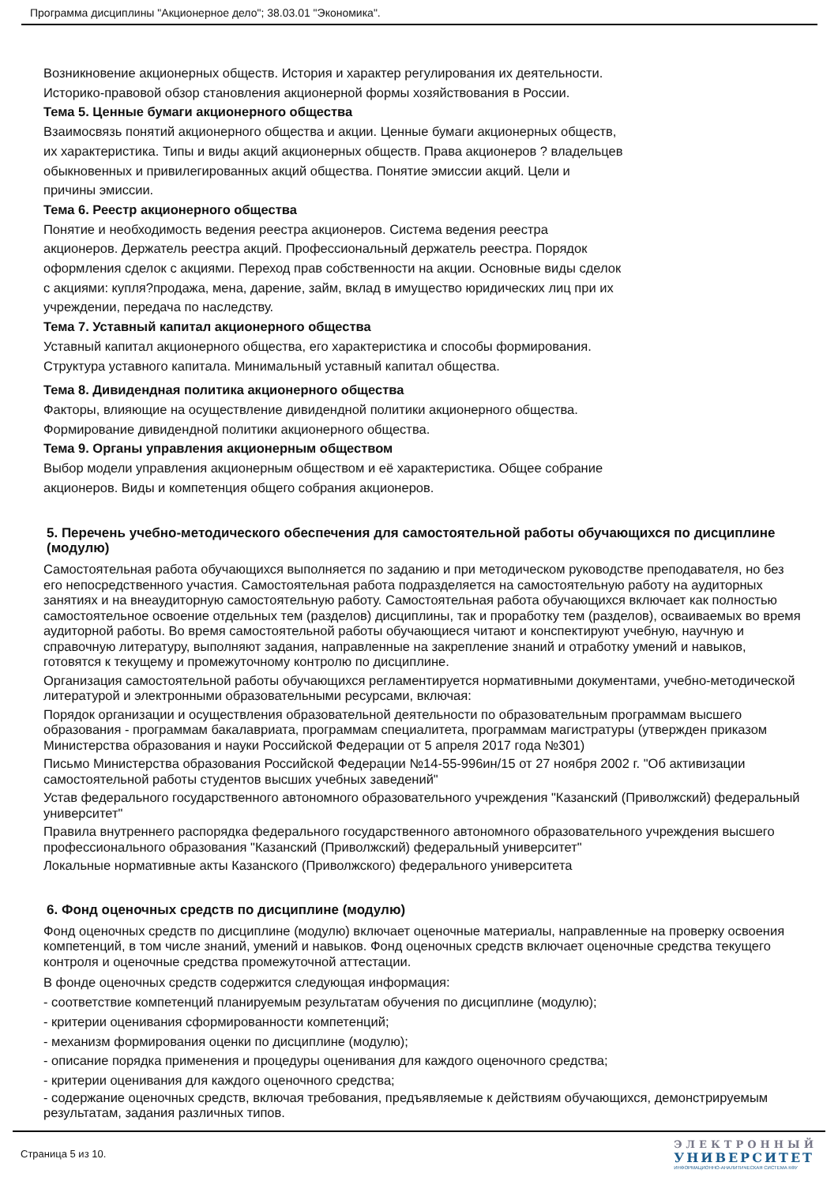Программа дисциплины "Акционерное дело"; 38.03.01 "Экономика".
Возникновение акционерных обществ. История и характер регулирования их деятельности.
Историко-правовой обзор становления акционерной формы хозяйствования в России.
Тема 5. Ценные бумаги акционерного общества
Взаимосвязь понятий акционерного общества и акции. Ценные бумаги акционерных обществ,
их характеристика. Типы и виды акций акционерных обществ. Права акционеров ? владельцев
обыкновенных и привилегированных акций общества. Понятие эмиссии акций. Цели и
причины эмиссии.
Тема 6. Реестр акционерного общества
Понятие и необходимость ведения реестра акционеров. Система ведения реестра
акционеров. Держатель реестра акций. Профессиональный держатель реестра. Порядок
оформления сделок с акциями. Переход прав собственности на акции. Основные виды сделок
с акциями: купля?продажа, мена, дарение, займ, вклад в имущество юридических лиц при их
учреждении, передача по наследству.
Тема 7. Уставный капитал акционерного общества
Уставный капитал акционерного общества, его характеристика и способы формирования.
Структура уставного капитала. Минимальный уставный капитал общества.
Тема 8. Дивидендная политика акционерного общества
Факторы, влияющие на осуществление дивидендной политики акционерного общества.
Формирование дивидендной политики акционерного общества.
Тема 9. Органы управления акционерным обществом
Выбор модели управления акционерным обществом и её характеристика. Общее собрание
акционеров. Виды и компетенция общего собрания акционеров.
5. Перечень учебно-методического обеспечения для самостоятельной работы обучающихся по дисциплине (модулю)
Самостоятельная работа обучающихся выполняется по заданию и при методическом руководстве преподавателя, но без его непосредственного участия. Самостоятельная работа подразделяется на самостоятельную работу на аудиторных занятиях и на внеаудиторную самостоятельную работу. Самостоятельная работа обучающихся включает как полностью самостоятельное освоение отдельных тем (разделов) дисциплины, так и проработку тем (разделов), осваиваемых во время аудиторной работы. Во время самостоятельной работы обучающиеся читают и конспектируют учебную, научную и справочную литературу, выполняют задания, направленные на закрепление знаний и отработку умений и навыков, готовятся к текущему и промежуточному контролю по дисциплине.
Организация самостоятельной работы обучающихся регламентируется нормативными документами, учебно-методической литературой и электронными образовательными ресурсами, включая:
Порядок организации и осуществления образовательной деятельности по образовательным программам высшего образования - программам бакалавриата, программам специалитета, программам магистратуры (утвержден приказом Министерства образования и науки Российской Федерации от 5 апреля 2017 года №301)
Письмо Министерства образования Российской Федерации №14-55-996ин/15 от 27 ноября 2002 г. "Об активизации самостоятельной работы студентов высших учебных заведений"
Устав федерального государственного автономного образовательного учреждения "Казанский (Приволжский) федеральный университет"
Правила внутреннего распорядка федерального государственного автономного образовательного учреждения высшего профессионального образования "Казанский (Приволжский) федеральный университет"
Локальные нормативные акты Казанского (Приволжского) федерального университета
6. Фонд оценочных средств по дисциплине (модулю)
Фонд оценочных средств по дисциплине (модулю) включает оценочные материалы, направленные на проверку освоения компетенций, в том числе знаний, умений и навыков. Фонд оценочных средств включает оценочные средства текущего контроля и оценочные средства промежуточной аттестации.
В фонде оценочных средств содержится следующая информация:
- соответствие компетенций планируемым результатам обучения по дисциплине (модулю);
- критерии оценивания сформированности компетенций;
- механизм формирования оценки по дисциплине (модулю);
- описание порядка применения и процедуры оценивания для каждого оценочного средства;
- критерии оценивания для каждого оценочного средства;
- содержание оценочных средств, включая требования, предъявляемые к действиям обучающихся, демонстрируемым результатам, задания различных типов.
Страница 5 из 10.
ЭЛЕКТРОННЫЙ
УНИВЕРСИТЕТ
ИНФОРМАЦИОННО-АНАЛИТИЧЕСКАЯ СИСТЕМА КФУ